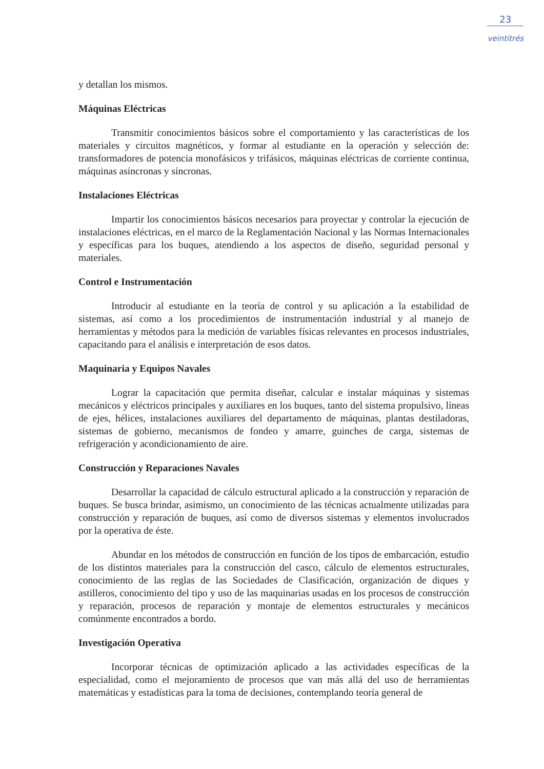23
veintitrés
y detallan los mismos.
Máquinas Eléctricas
Transmitir conocimientos básicos sobre el comportamiento y las características de los materiales y circuitos magnéticos, y formar al estudiante en la operación y selección de: transformadores de potencia monofásicos y trifásicos, máquinas eléctricas de corriente continua, máquinas asíncronas y síncronas.
Instalaciones Eléctricas
Impartir los conocimientos básicos necesarios para proyectar y controlar la ejecución de instalaciones eléctricas, en el marco de la Reglamentación Nacional y las Normas Internacionales y específicas para los buques, atendiendo a los aspectos de diseño, seguridad personal y materiales.
Control e Instrumentación
Introducir al estudiante en la teoría de control y su aplicación a la estabilidad de sistemas, así como a los procedimientos de instrumentación industrial y al manejo de herramientas y métodos para la medición de variables físicas relevantes en procesos industriales, capacitando para el análisis e interpretación de esos datos.
Maquinaria y Equipos Navales
Lograr la capacitación que permita diseñar, calcular e instalar máquinas y sistemas mecánicos y eléctricos principales y auxiliares en los buques, tanto del sistema propulsivo, líneas de ejes, hélices, instalaciones auxiliares del departamento de máquinas, plantas destiladoras, sistemas de gobierno, mecanismos de fondeo y amarre, guinches de carga, sistemas de refrigeración y acondicionamiento de aire.
Construcción y Reparaciones Navales
Desarrollar la capacidad de cálculo estructural aplicado a la construcción y reparación de buques. Se busca brindar, asimismo, un conocimiento de las técnicas actualmente utilizadas para construcción y reparación de buques, así como de diversos sistemas y elementos involucrados por la operativa de éste.
Abundar en los métodos de construcción en función de los tipos de embarcación, estudio de los distintos materiales para la construcción del casco, cálculo de elementos estructurales, conocimiento de las reglas de las Sociedades de Clasificación, organización de diques y astilleros, conocimiento del tipo y uso de las maquinarias usadas en los procesos de construcción y reparación, procesos de reparación y montaje de elementos estructurales y mecánicos comúnmente encontrados a bordo.
Investigación Operativa
Incorporar técnicas de optimización aplicado a las actividades específicas de la especialidad, como el mejoramiento de procesos que van más allá del uso de herramientas matemáticas y estadísticas para la toma de decisiones, contemplando teoría general de